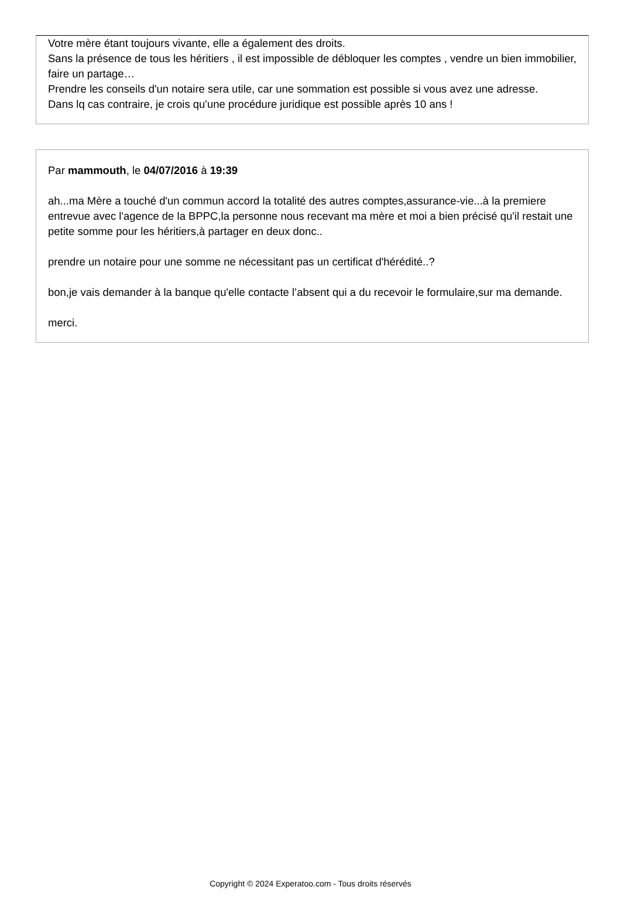Votre mère étant toujours vivante, elle a également des droits.
Sans la présence de tous les héritiers , il est impossible de débloquer les comptes , vendre un bien immobilier, faire un partage…
Prendre les conseils d'un notaire sera utile, car une sommation est possible si vous avez une adresse.
Dans lq cas contraire, je crois qu'une procédure juridique est possible après 10 ans !
Par mammouth, le 04/07/2016 à 19:39
ah...ma Mère a touché d'un commun accord la totalité des autres comptes,assurance-vie...à la premiere entrevue avec l'agence de la BPPC,la personne nous recevant ma mère et moi a bien précisé qu'il restait une petite somme pour les héritiers,à partager en deux donc..
prendre un notaire pour une somme ne nécessitant pas un certificat d'hérédité..?
bon,je vais demander à la banque qu'elle contacte l’absent qui a du recevoir le formulaire,sur ma demande.
merci.
Copyright © 2024 Experatoo.com - Tous droits réservés